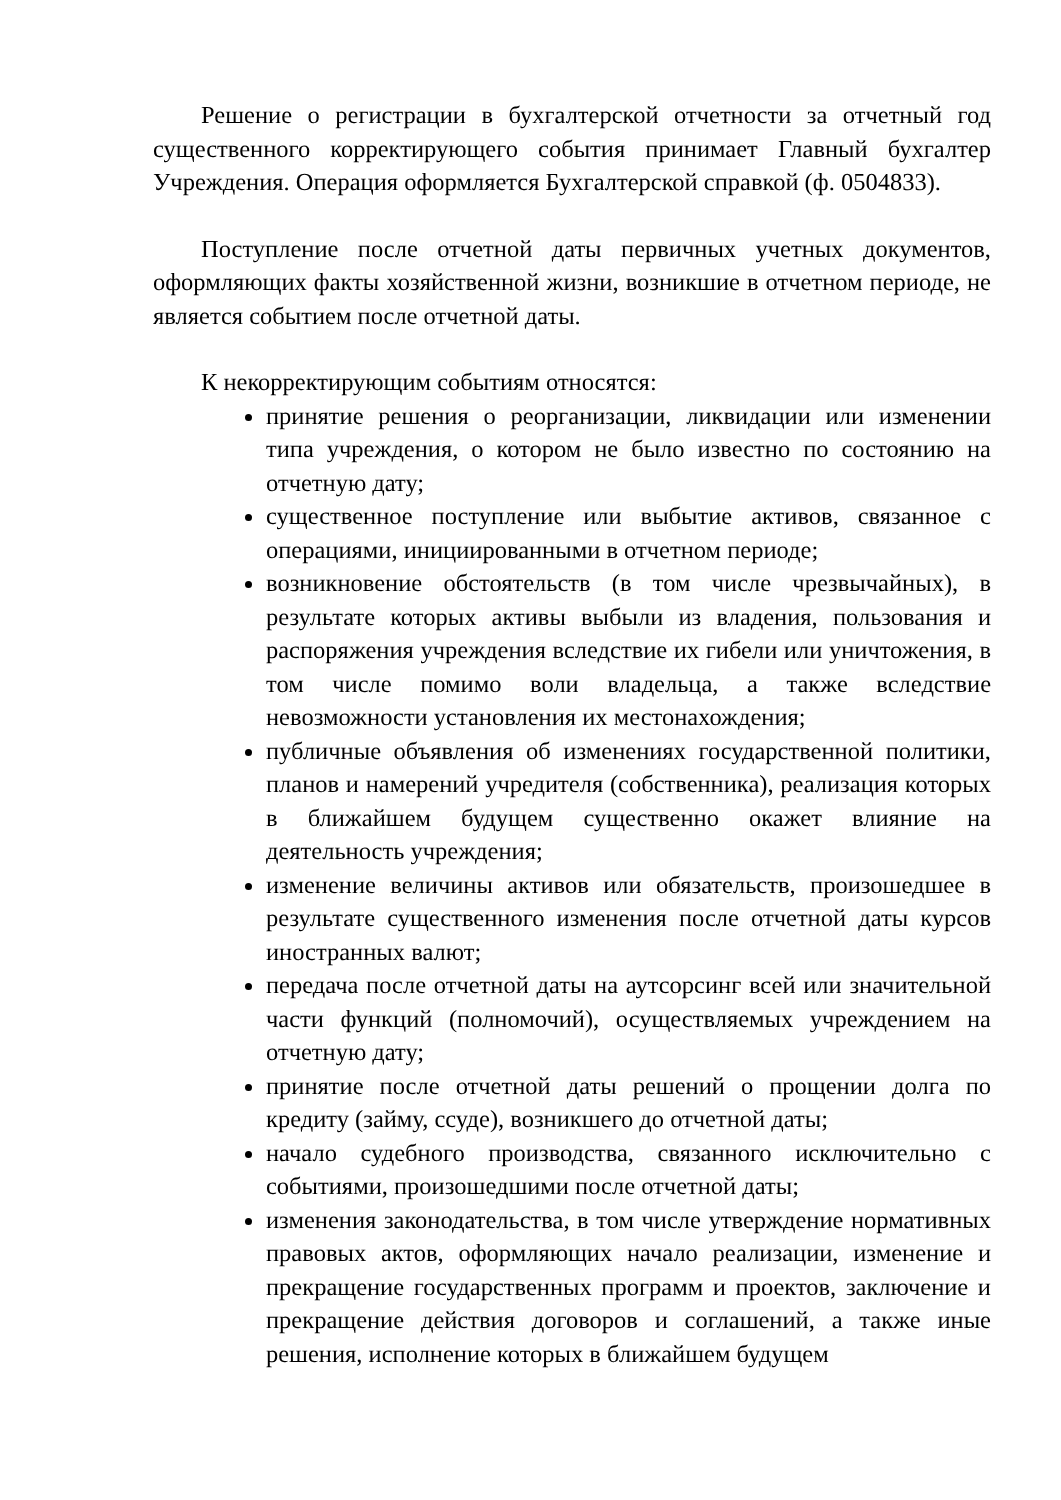Решение о регистрации в бухгалтерской отчетности за отчетный год существенного корректирующего события принимает Главный бухгалтер Учреждения. Операция оформляется Бухгалтерской справкой (ф. 0504833).
Поступление после отчетной даты первичных учетных документов, оформляющих факты хозяйственной жизни, возникшие в отчетном периоде, не является событием после отчетной даты.
К некорректирующим событиям относятся:
принятие решения о реорганизации, ликвидации или изменении типа учреждения, о котором не было известно по состоянию на отчетную дату;
существенное поступление или выбытие активов, связанное с операциями, инициированными в отчетном периоде;
возникновение обстоятельств (в том числе чрезвычайных), в результате которых активы выбыли из владения, пользования и распоряжения учреждения вследствие их гибели или уничтожения, в том числе помимо воли владельца, а также вследствие невозможности установления их местонахождения;
публичные объявления об изменениях государственной политики, планов и намерений учредителя (собственника), реализация которых в ближайшем будущем существенно окажет влияние на деятельность учреждения;
изменение величины активов или обязательств, произошедшее в результате существенного изменения после отчетной даты курсов иностранных валют;
передача после отчетной даты на аутсорсинг всей или значительной части функций (полномочий), осуществляемых учреждением на отчетную дату;
принятие после отчетной даты решений о прощении долга по кредиту (займу, ссуде), возникшего до отчетной даты;
начало судебного производства, связанного исключительно с событиями, произошедшими после отчетной даты;
изменения законодательства, в том числе утверждение нормативных правовых актов, оформляющих начало реализации, изменение и прекращение государственных программ и проектов, заключение и прекращение действия договоров и соглашений, а также иные решения, исполнение которых в ближайшем будущем